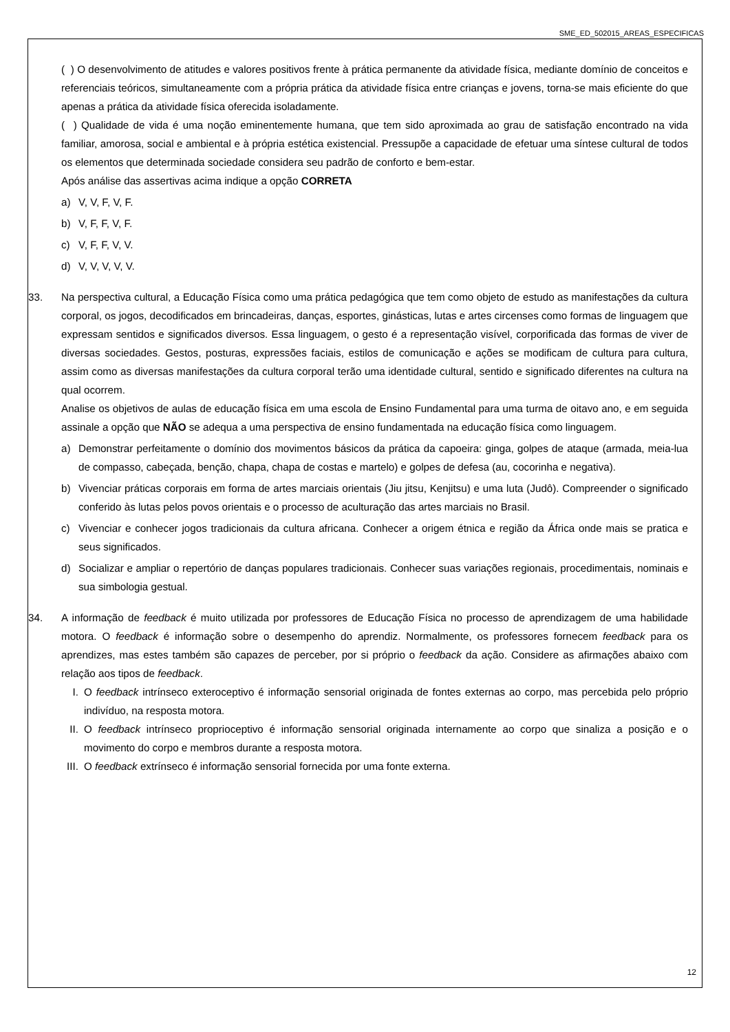SME_ED_502015_AREAS_ESPECIFICAS
( ) O desenvolvimento de atitudes e valores positivos frente à prática permanente da atividade física, mediante domínio de conceitos e referenciais teóricos, simultaneamente com a própria prática da atividade física entre crianças e jovens, torna-se mais eficiente do que apenas a prática da atividade física oferecida isoladamente.
( ) Qualidade de vida é uma noção eminentemente humana, que tem sido aproximada ao grau de satisfação encontrado na vida familiar, amorosa, social e ambiental e à própria estética existencial. Pressupõe a capacidade de efetuar uma síntese cultural de todos os elementos que determinada sociedade considera seu padrão de conforto e bem-estar.
Após análise das assertivas acima indique a opção CORRETA
a) V, V, F, V, F.
b) V, F, F, V, F.
c) V, F, F, V, V.
d) V, V, V, V, V.
33. Na perspectiva cultural, a Educação Física como uma prática pedagógica que tem como objeto de estudo as manifestações da cultura corporal, os jogos, decodificados em brincadeiras, danças, esportes, ginásticas, lutas e artes circenses como formas de linguagem que expressam sentidos e significados diversos. Essa linguagem, o gesto é a representação visível, corporificada das formas de viver de diversas sociedades. Gestos, posturas, expressões faciais, estilos de comunicação e ações se modificam de cultura para cultura, assim como as diversas manifestações da cultura corporal terão uma identidade cultural, sentido e significado diferentes na cultura na qual ocorrem.
Analise os objetivos de aulas de educação física em uma escola de Ensino Fundamental para uma turma de oitavo ano, e em seguida assinale a opção que NÃO se adequa a uma perspectiva de ensino fundamentada na educação física como linguagem.
a) Demonstrar perfeitamente o domínio dos movimentos básicos da prática da capoeira: ginga, golpes de ataque (armada, meia-lua de compasso, cabeçada, benção, chapa, chapa de costas e martelo) e golpes de defesa (au, cocorinha e negativa).
b) Vivenciar práticas corporais em forma de artes marciais orientais (Jiu jitsu, Kenjitsu) e uma luta (Judô). Compreender o significado conferido às lutas pelos povos orientais e o processo de aculturação das artes marciais no Brasil.
c) Vivenciar e conhecer jogos tradicionais da cultura africana. Conhecer a origem étnica e região da África onde mais se pratica e seus significados.
d) Socializar e ampliar o repertório de danças populares tradicionais. Conhecer suas variações regionais, procedimentais, nominais e sua simbologia gestual.
34. A informação de feedback é muito utilizada por professores de Educação Física no processo de aprendizagem de uma habilidade motora. O feedback é informação sobre o desempenho do aprendiz. Normalmente, os professores fornecem feedback para os aprendizes, mas estes também são capazes de perceber, por si próprio o feedback da ação. Considere as afirmações abaixo com relação aos tipos de feedback.
I. O feedback intrínseco exteroceptivo é informação sensorial originada de fontes externas ao corpo, mas percebida pelo próprio indivíduo, na resposta motora.
II.
O feedback intrínseco proprioceptivo é informação sensorial originada internamente ao corpo que sinaliza a posição e o movimento do corpo e membros durante a resposta motora.
III.
O feedback extrínseco é informação sensorial fornecida por uma fonte externa.
12